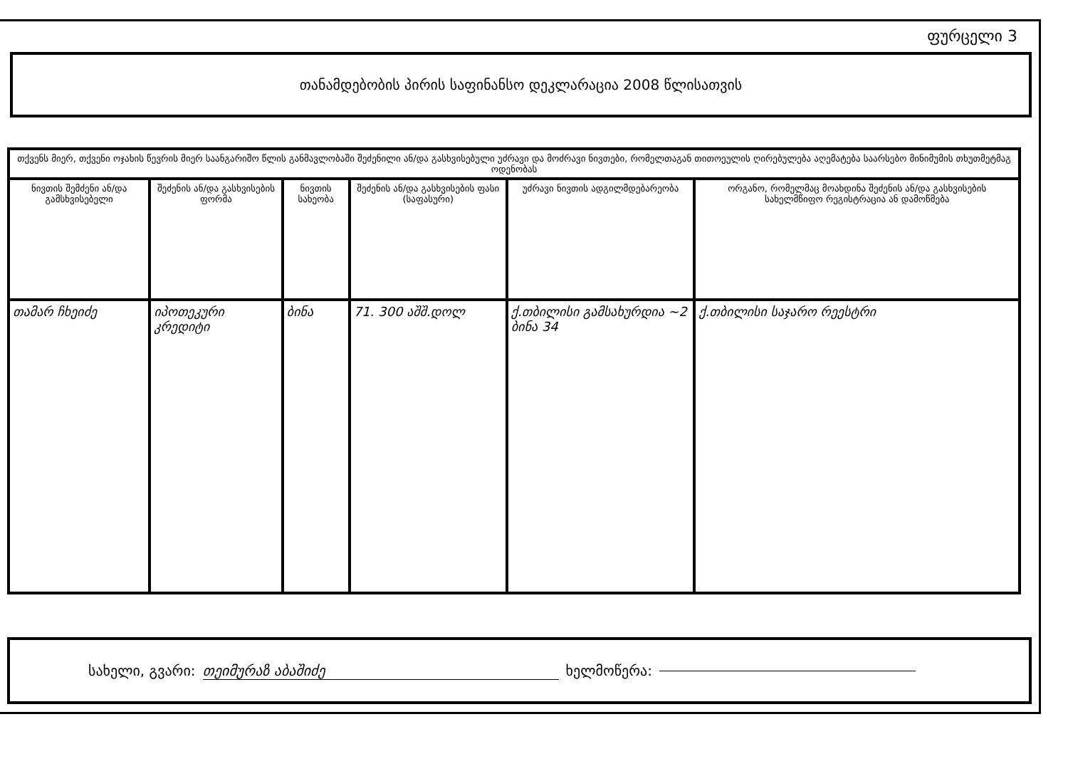ფურცელი 3
თანამდებობის პირის საფინანსო დეკლარაცია 2008 წლისათვის
| თქვენს მიერ, თქვენი ოჯახის წევრის მიერ საანგარიშო წლის განმავლობაში შეძენილი ან/და გასხვისებული უძრავი და მოძრავი ნივთები, რომელთაგან თითოეულის ღირებულება აღემატება საარსებო მინიმუმის თხუთმეტმაგ ოდენობას | | | | | |
| --- | --- | --- | --- | --- | --- |
| ნივთის შემძენი ან/და გამსხვისებელი | შეძენის ან/და გასხვისების ფორმა | ნივთის სახეობა | შეძენის ან/და გასხვისების ფასი (საფასური) | უძრავი ნივთის ადგილმდებარეობა | ორგანო, რომელმაც მოახდინა შეძენის ან/და გასხვისების სახელმწიფო რეგისტრაცია ან დამოწმება |
| თამარ ჩხეიძე | იპოთეკური კრედიტი | ბინა | 71. 300 აშშ.დოლ | ქ.თბილისი გამსახურდია ~2 ბინა 34 | ქ.თბილისი საჯარო რეესტრი |
სახელი, გვარი: თეიმურაზ აბაშიძე ხელმოწერა: